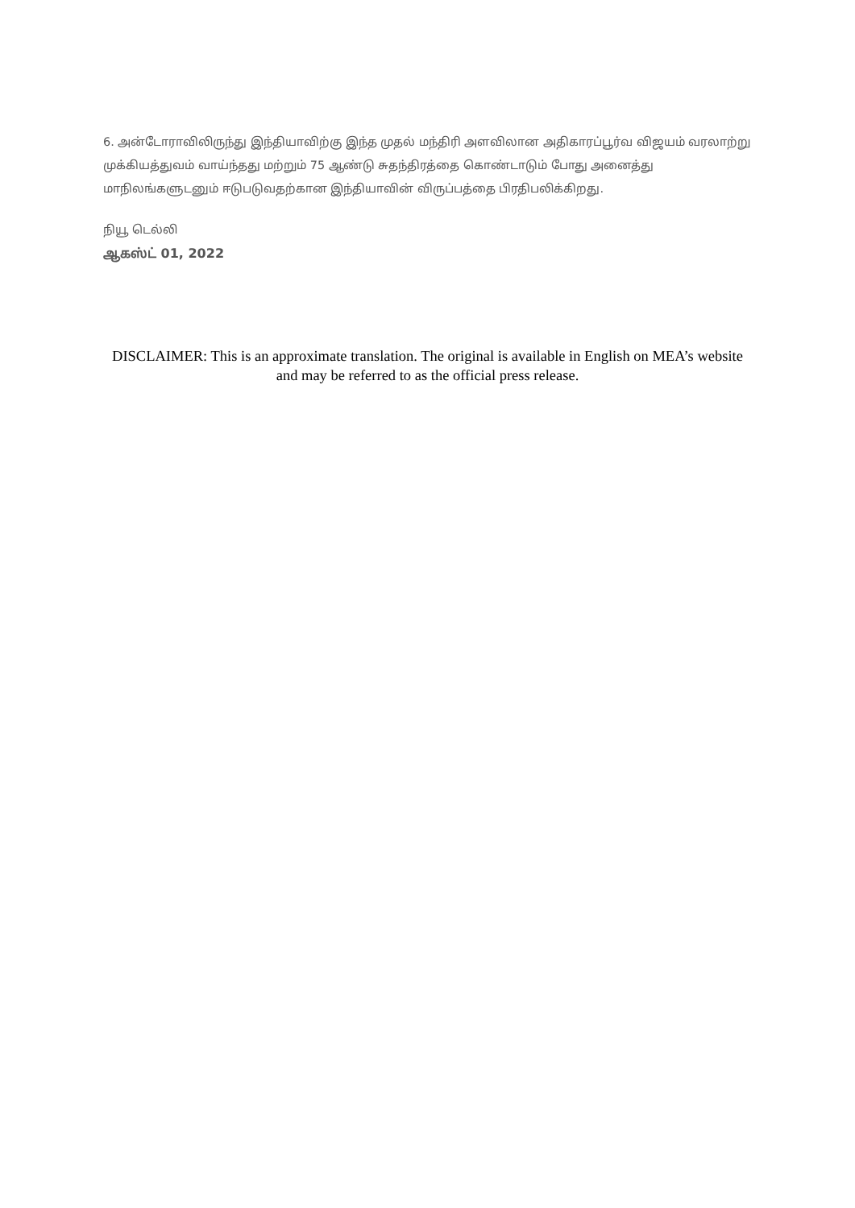6. அன்டோராவிலிருந்து இந்தியாவிற்கு இந்த முதல் மந்திரி அளவிலான அதிகாரப்பூர்வ விஜயம் வரலாற்று முக்கியத்துவம் வாய்ந்தது மற்றும் 75 ஆண்டு சுதந்திரத்தை கொண்டாடும் போது அனைத்து மாநிலங்களுடனும் ஈடுபடுவதற்கான இந்தியாவின் விருப்பத்தை பிரதிபலிக்கிறது.
நியூ டெல்லி
ஆகஸ்ட் 01, 2022
DISCLAIMER: This is an approximate translation. The original is available in English on MEA’s website and may be referred to as the official press release.